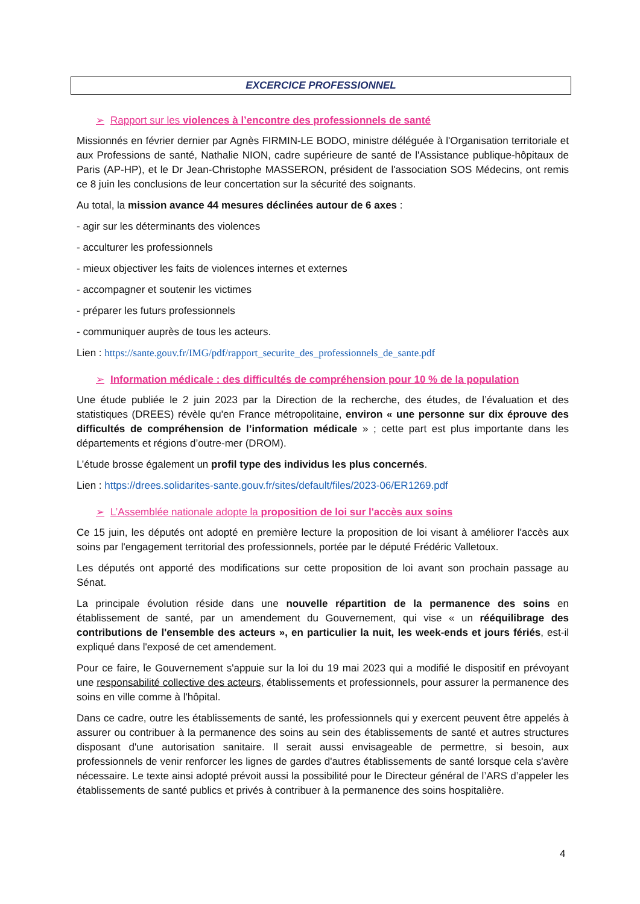EXCERCICE PROFESSIONNEL
➢ Rapport sur les violences à l’encontre des professionnels de santé
Missionnés en février dernier par Agnès FIRMIN-LE BODO, ministre déléguée à l'Organisation territoriale et aux Professions de santé, Nathalie NION, cadre supérieure de santé de l'Assistance publique-hôpitaux de Paris (AP-HP), et le Dr Jean-Christophe MASSERON, président de l'association SOS Médecins, ont remis ce 8 juin les conclusions de leur concertation sur la sécurité des soignants.
Au total, la mission avance 44 mesures déclinées autour de 6 axes :
- agir sur les déterminants des violences
- acculturer les professionnels
- mieux objectiver les faits de violences internes et externes
- accompagner et soutenir les victimes
- préparer les futurs professionnels
- communiquer auprès de tous les acteurs.
Lien : https://sante.gouv.fr/IMG/pdf/rapport_securite_des_professionnels_de_sante.pdf
➢ Information médicale : des difficultés de compréhension pour 10 % de la population
Une étude publiée le 2 juin 2023 par la Direction de la recherche, des études, de l’évaluation et des statistiques (DREES) révèle qu'en France métropolitaine, environ « une personne sur dix éprouve des difficultés de compréhension de l’information médicale » ; cette part est plus importante dans les départements et régions d’outre-mer (DROM).
L’étude brosse également un profil type des individus les plus concernés.
Lien : https://drees.solidarites-sante.gouv.fr/sites/default/files/2023-06/ER1269.pdf
➢ L’Assemblée nationale adopte la proposition de loi sur l'accès aux soins
Ce 15 juin, les députés ont adopté en première lecture la proposition de loi visant à améliorer l'accès aux soins par l'engagement territorial des professionnels, portée par le député Frédéric Valletoux.
Les députés ont apporté des modifications sur cette proposition de loi avant son prochain passage au Sénat.
La principale évolution réside dans une nouvelle répartition de la permanence des soins en établissement de santé, par un amendement du Gouvernement, qui vise « un rééquilibrage des contributions de l'ensemble des acteurs », en particulier la nuit, les week-ends et jours fériés, est-il expliqué dans l'exposé de cet amendement.
Pour ce faire, le Gouvernement s'appuie sur la loi du 19 mai 2023 qui a modifié le dispositif en prévoyant une responsabilité collective des acteurs, établissements et professionnels, pour assurer la permanence des soins en ville comme à l'hôpital.
Dans ce cadre, outre les établissements de santé, les professionnels qui y exercent peuvent être appelés à assurer ou contribuer à la permanence des soins au sein des établissements de santé et autres structures disposant d'une autorisation sanitaire. Il serait aussi envisageable de permettre, si besoin, aux professionnels de venir renforcer les lignes de gardes d'autres établissements de santé lorsque cela s'avère nécessaire. Le texte ainsi adopté prévoit aussi la possibilité pour le Directeur général de l’ARS d’appeler les établissements de santé publics et privés à contribuer à la permanence des soins hospitalière.
4